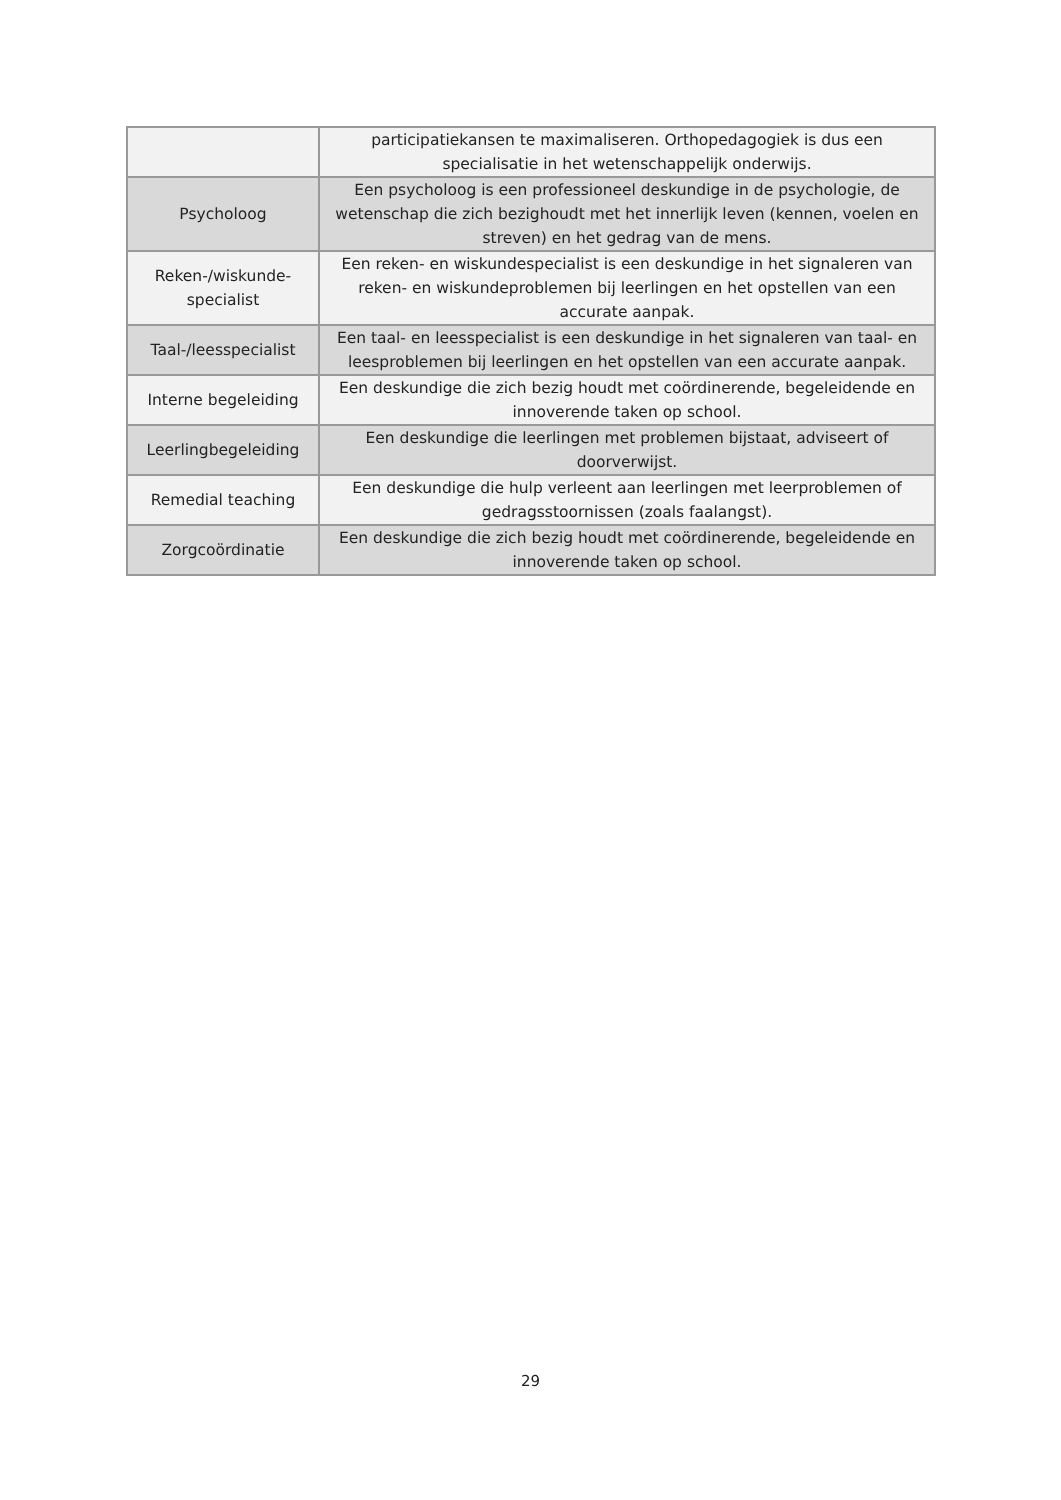| | participatiekansen te maximaliseren. Orthopedagogiek is dus een specialisatie in het wetenschappelijk onderwijs. |
| Psycholoog | Een psycholoog is een professioneel deskundige in de psychologie, de wetenschap die zich bezighoudt met het innerlijk leven (kennen, voelen en streven) en het gedrag van de mens. |
| Reken-/wiskunde-specialist | Een reken- en wiskundespecialist is een deskundige in het signaleren van reken- en wiskundeproblemen bij leerlingen en het opstellen van een accurate aanpak. |
| Taal-/leesspecialist | Een taal- en leesspecialist is een deskundige in het signaleren van taal- en leesproblemen bij leerlingen en het opstellen van een accurate aanpak. |
| Interne begeleiding | Een deskundige die zich bezig houdt met coördinerende, begeleidende en innoverende taken op school. |
| Leerlingbegeleiding | Een deskundige die leerlingen met problemen bijstaat, adviseert of doorverwijst. |
| Remedial teaching | Een deskundige die hulp verleent aan leerlingen met leerproblemen of gedragsstoornissen (zoals faalangst). |
| Zorgcoördinatie | Een deskundige die zich bezig houdt met coördinerende, begeleidende en innoverende taken op school. |
29